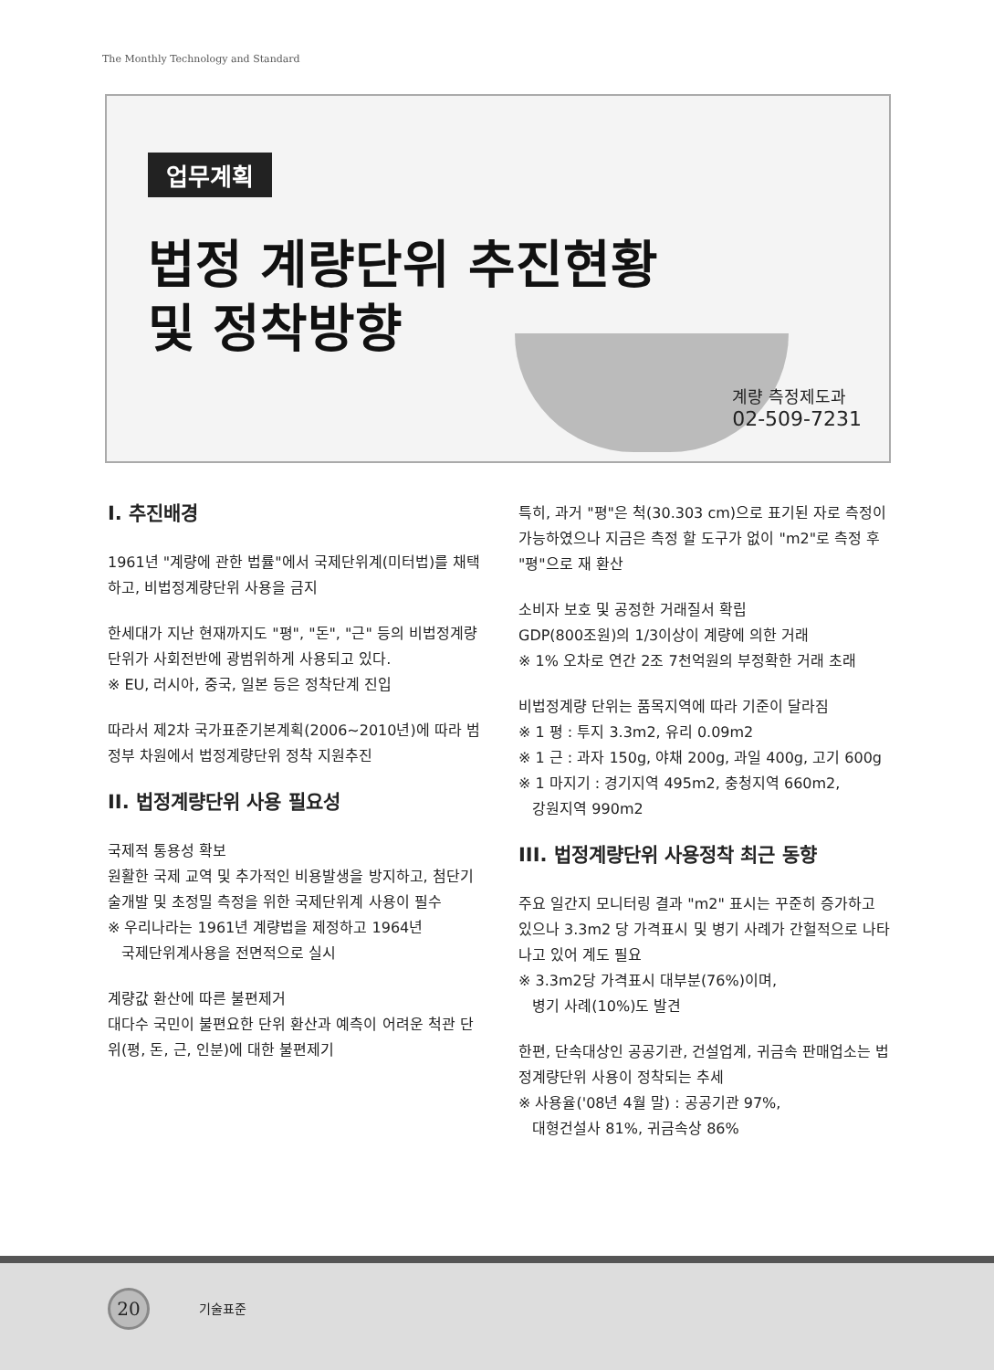The Monthly Technology and Standard
업무계획
법정 계량단위 추진현황
및 정착방향
계량 측정제도과
02-509-7231
I. 추진배경
1961년 "계량에 관한 법률"에서 국제단위계(미터법)를 채택하고, 비법정계량단위 사용을 금지
한세대가 지난 현재까지도 "평", "돈", "근" 등의 비법정계량단위가 사회전반에 광범위하게 사용되고 있다.
※ EU, 러시아, 중국, 일본 등은 정착단계 진입
따라서 제2차 국가표준기본계획(2006~2010년)에 따라 범정부 차원에서 법정계량단위 정착 지원추진
II. 법정계량단위 사용 필요성
국제적 통용성 확보
원활한 국제 교역 및 추가적인 비용발생을 방지하고, 첨단기술개발 및 초정밀 측정을 위한 국제단위계 사용이 필수
※ 우리나라는 1961년 계량법을 제정하고 1964년
국제단위계사용을 전면적으로 실시
계량값 환산에 따른 불편제거
대다수 국민이 불편요한 단위 환산과 예측이 어려운 척관 단위(평, 돈, 근, 인분)에 대한 불편제기
특히, 과거 "평"은 척(30.303 cm)으로 표기된 자로 측정이 가능하였으나 지금은 측정 할 도구가 없이 "m2"로 측정 후 "평"으로 재 환산
소비자 보호 및 공정한 거래질서 확립
GDP(800조원)의 1/3이상이 계량에 의한 거래
※ 1% 오차로 연간 2조 7천억원의 부정확한 거래 초래
비법정계량 단위는 품목지역에 따라 기준이 달라짐
※ 1 평 : 투지 3.3m2, 유리 0.09m2
※ 1 근 : 과자 150g, 야채 200g, 과일 400g, 고기 600g
※ 1 마지기 : 경기지역 495m2, 충청지역 660m2,
강원지역 990m2
III. 법정계량단위 사용정착 최근 동향
주요 일간지 모니터링 결과 "m2" 표시는 꾸준히 증가하고 있으나 3.3m2 당 가격표시 및 병기 사례가 간헐적으로 나타나고 있어 계도 필요
※ 3.3m2당 가격표시 대부분(76%)이며,
병기 사례(10%)도 발견
한편, 단속대상인 공공기관, 건설업계, 귀금속 판매업소는 법정계량단위 사용이 정착되는 추세
※ 사용율('08년 4월 말) : 공공기관 97%,
대형건설사 81%, 귀금속상 86%
20 기술표준